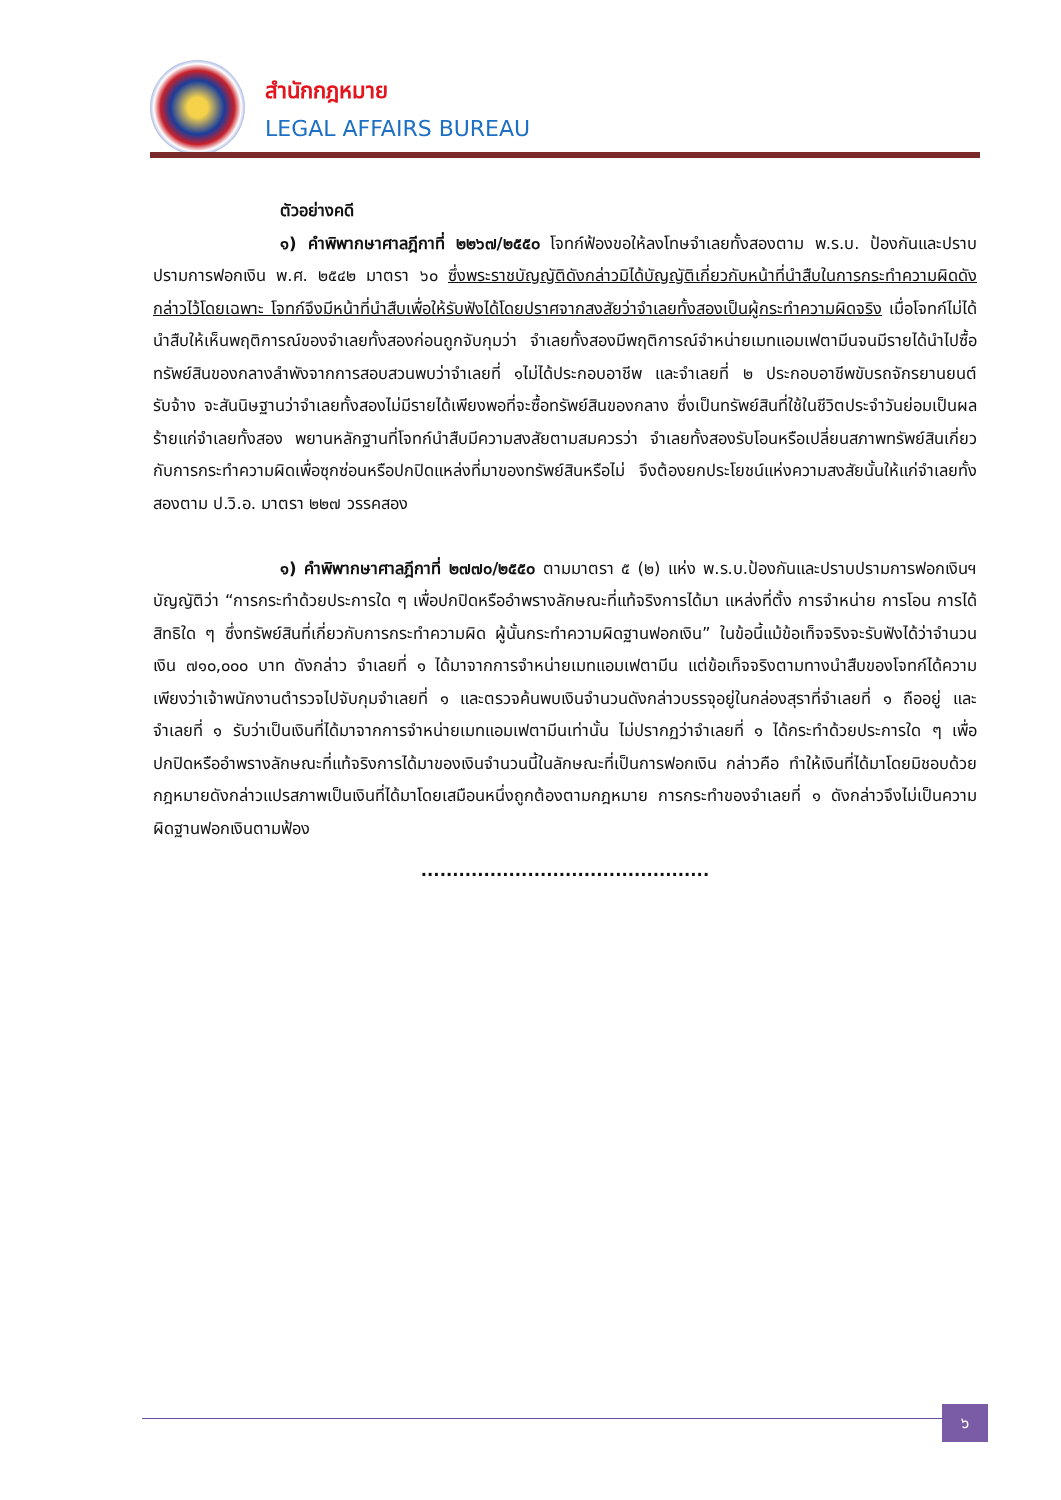สำนักกฎหมาย
LEGAL AFFAIRS BUREAU
ตัวอย่างคดี
๑) คำพิพากษาศาลฎีกาที่ ๒๒๖๗/๒๕๕๐ โจทก์ฟ้องขอให้ลงโทษจำเลยทั้งสองตาม พ.ร.บ. ป้องกันและปราบปรามการฟอกเงิน พ.ศ. ๒๕๔๒ มาตรา ๖๐ ซึ่งพระราชบัญญัติดังกล่าวมิได้บัญญัติเกี่ยวกับหน้าที่นำสืบในการกระทำความผิดดังกล่าวไว้โดยเฉพาะ โจทก์จึงมีหน้าที่นำสืบเพื่อให้รับฟังได้โดยปราศจากสงสัยว่าจำเลยทั้งสองเป็นผู้กระทำความผิดจริง เมื่อโจทก์ไม่ได้นำสืบให้เห็นพฤติการณ์ของจำเลยทั้งสองก่อนถูกจับกุมว่า จำเลยทั้งสองมีพฤติการณ์จำหน่ายเมทแอมเฟตามีนจนมีรายได้นำไปซื้อทรัพย์สินของกลางลำพังจากการสอบสวนพบว่าจำเลยที่ ๑ไม่ได้ประกอบอาชีพ และจำเลยที่ ๒ ประกอบอาชีพขับรถจักรยานยนต์รับจ้าง จะสันนิษฐานว่าจำเลยทั้งสองไม่มีรายได้เพียงพอที่จะซื้อทรัพย์สินของกลาง ซึ่งเป็นทรัพย์สินที่ใช้ในชีวิตประจำวันย่อมเป็นผลร้ายแก่จำเลยทั้งสอง พยานหลักฐานที่โจทก์นำสืบมีความสงสัยตามสมควรว่า จำเลยทั้งสองรับโอนหรือเปลี่ยนสภาพทรัพย์สินเกี่ยวกับการกระทำความผิดเพื่อซุกซ่อนหรือปกปิดแหล่งที่มาของทรัพย์สินหรือไม่ จึงต้องยกประโยชน์แห่งความสงสัยนั้นให้แก่จำเลยทั้งสองตาม ป.วิ.อ. มาตรา ๒๒๗ วรรคสอง
๑) คำพิพากษาศาลฎีกาที่ ๒๗๗๐/๒๕๕๐ ตามมาตรา ๕ (๒) แห่ง พ.ร.บ.ป้องกันและปราบปรามการฟอกเงินฯ บัญญัติว่า “การกระทำด้วยประการใด ๆ เพื่อปกปิดหรืออำพรางลักษณะที่แท้จริงการได้มา แหล่งที่ตั้ง การจำหน่าย การโอน การได้สิทธิใด ๆ ซึ่งทรัพย์สินที่เกี่ยวกับการกระทำความผิด ผู้นั้นกระทำความผิดฐานฟอกเงิน” ในข้อนี้แม้ข้อเท็จจริงจะรับฟังได้ว่าจำนวนเงิน ๗๑๐,๐๐๐ บาท ดังกล่าว จำเลยที่ ๑ ได้มาจากการจำหน่ายเมทแอมเฟตามีน แต่ข้อเท็จจริงตามทางนำสืบของโจทก์ได้ความเพียงว่าเจ้าพนักงานตำรวจไปจับกุมจำเลยที่ ๑ และตรวจค้นพบเงินจำนวนดังกล่าวบรรจุอยู่ในกล่องสุราที่จำเลยที่ ๑ ถืออยู่ และจำเลยที่ ๑ รับว่าเป็นเงินที่ได้มาจากการจำหน่ายเมทแอมเฟตามีนเท่านั้น ไม่ปรากฏว่าจำเลยที่ ๑ ได้กระทำด้วยประการใด ๆ เพื่อปกปิดหรืออำพรางลักษณะที่แท้จริงการได้มาของเงินจำนวนนี้ในลักษณะที่เป็นการฟอกเงิน กล่าวคือ ทำให้เงินที่ได้มาโดยมิชอบด้วยกฎหมายดังกล่าวแปรสภาพเป็นเงินที่ได้มาโดยเสมือนหนึ่งถูกต้องตามกฎหมาย การกระทำของจำเลยที่ ๑ ดังกล่าวจึงไม่เป็นความผิดฐานฟอกเงินตามฟ้อง
..............................................
๖